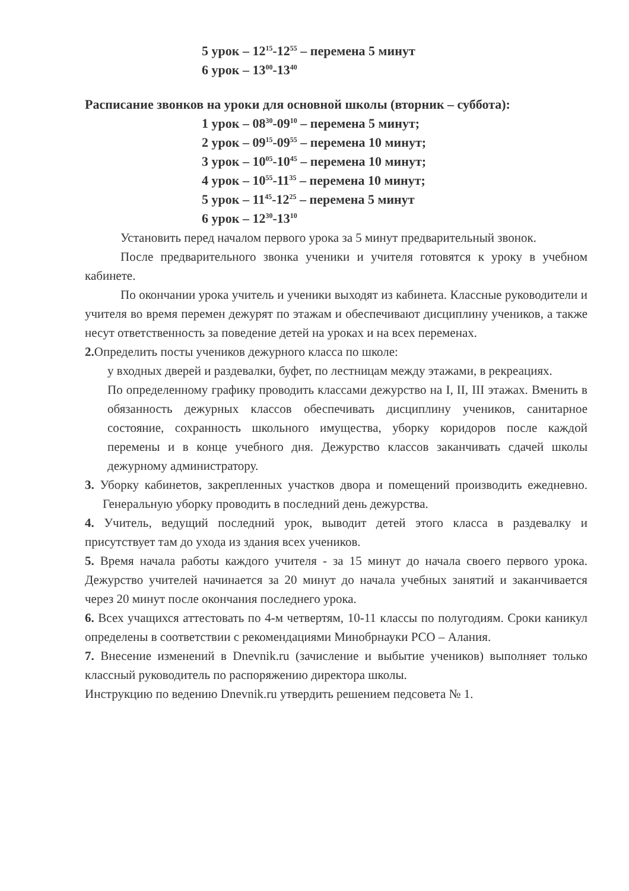5 урок – 12<sup>15</sup>-12<sup>55</sup> – перемена 5 минут
6 урок – 13<sup>00</sup>-13<sup>40</sup>
Расписание звонков на уроки для основной школы (вторник – суббота):
1 урок – 08<sup>30</sup>-09<sup>10</sup> – перемена 5 минут;
2 урок – 09<sup>15</sup>-09<sup>55</sup> – перемена 10 минут;
3 урок – 10<sup>05</sup>-10<sup>45</sup> – перемена 10 минут;
4 урок – 10<sup>55</sup>-11<sup>35</sup> – перемена 10 минут;
5 урок – 11<sup>45</sup>-12<sup>25</sup> – перемена 5 минут
6 урок – 12<sup>30</sup>-13<sup>10</sup>
Установить перед началом первого урока за 5 минут предварительный звонок.
После предварительного звонка ученики и учителя готовятся к уроку в учебном кабинете.
По окончании урока учитель и ученики выходят из кабинета. Классные руководители и учителя во время перемен дежурят по этажам и обеспечивают дисциплину учеников, а также несут ответственность за поведение детей на уроках и на всех переменах.
2. Определить посты учеников дежурного класса по школе:
у входных дверей и раздевалки, буфет, по лестницам между этажами, в рекреациях.
По определенному графику проводить классами дежурство на I, II, III этажах. Вменить в обязанность дежурных классов обеспечивать дисциплину учеников, санитарное состояние, сохранность школьного имущества, уборку коридоров после каждой перемены и в конце учебного дня. Дежурство классов заканчивать сдачей школы дежурному администратору.
3. Уборку кабинетов, закрепленных участков двора и помещений производить ежедневно. Генеральную уборку проводить в последний день дежурства.
4. Учитель, ведущий последний урок, выводит детей этого класса в раздевалку и присутствует там до ухода из здания всех учеников.
5. Время начала работы каждого учителя - за 15 минут до начала своего первого урока. Дежурство учителей начинается за 20 минут до начала учебных занятий и заканчивается через 20 минут после окончания последнего урока.
6. Всех учащихся аттестовать по 4-м четвертям, 10-11 классы по полугодиям. Сроки каникул определены в соответствии с рекомендациями Минобрнауки РСО – Алания.
7. Внесение изменений в Dnevnik.ru (зачисление и выбытие учеников) выполняет только классный руководитель по распоряжению директора школы.
Инструкцию по ведению Dnevnik.ru утвердить решением педсовета № 1.